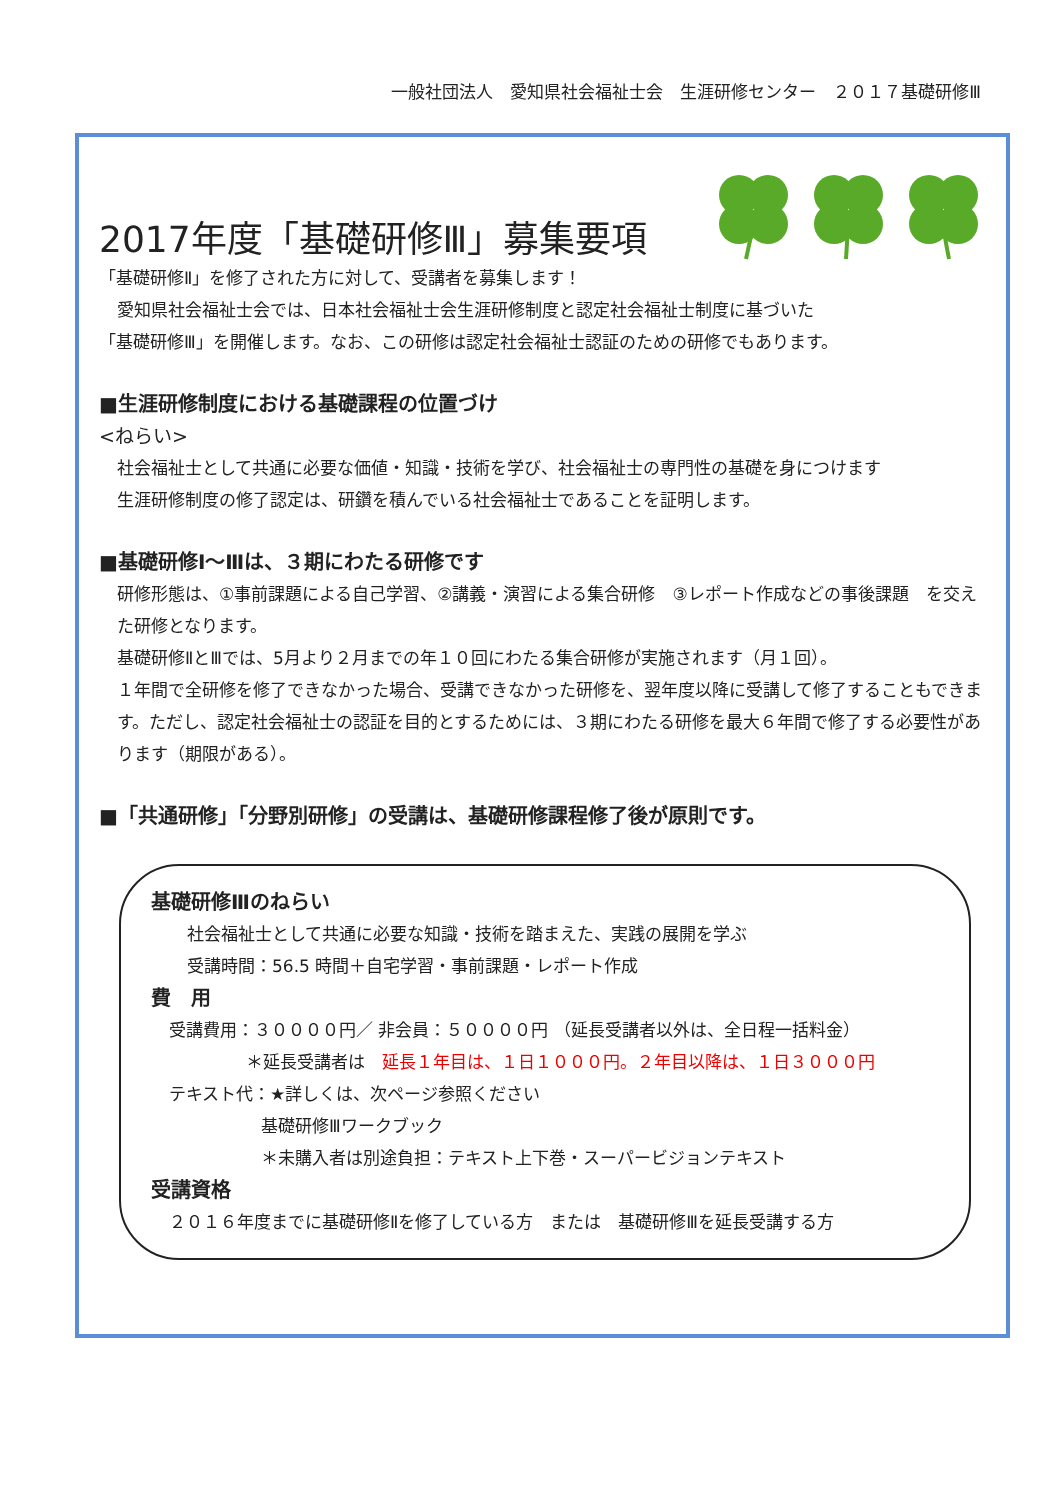一般社団法人　愛知県社会福祉士会　生涯研修センター　２０１７基礎研修Ⅲ
2017年度「基礎研修Ⅲ」募集要項
「基礎研修Ⅱ」を修了された方に対して、受講者を募集します！
愛知県社会福祉士会では、日本社会福祉士会生涯研修制度と認定社会福祉士制度に基づいた
「基礎研修Ⅲ」を開催します。なお、この研修は認定社会福祉士認証のための研修でもあります。
■生涯研修制度における基礎課程の位置づけ
<ねらい>
社会福祉士として共通に必要な価値・知識・技術を学び、社会福祉士の専門性の基礎を身につけます
生涯研修制度の修了認定は、研鑽を積んでいる社会福祉士であることを証明します。
■基礎研修Ⅰ～Ⅲは、３期にわたる研修です
研修形態は、①事前課題による自己学習、②講義・演習による集合研修　③レポート作成などの事後課題　を交えた研修となります。
基礎研修ⅡとⅢでは、5月より２月までの年１０回にわたる集合研修が実施されます（月１回）。
１年間で全研修を修了できなかった場合、受講できなかった研修を、翌年度以降に受講して修了することもできます。ただし、認定社会福祉士の認証を目的とするためには、３期にわたる研修を最大６年間で修了する必要性があります（期限がある）。
■「共通研修」「分野別研修」の受講は、基礎研修課程修了後が原則です。
基礎研修Ⅲのねらい
社会福祉士として共通に必要な知識・技術を踏まえた、実践の展開を学ぶ
受講時間：56.5 時間＋自宅学習・事前課題・レポート作成
費　用
受講費用：３００００円／ 非会員：５００００円 （延長受講者以外は、全日程一括料金）
＊延長受講者は　延長１年目は、１日１０００円。２年目以降は、１日３０００円
テキスト代：★詳しくは、次ページ参照ください
基礎研修Ⅲワークブック
＊未購入者は別途負担：テキスト上下巻・スーパービジョンテキスト
受講資格
２０１６年度までに基礎研修Ⅱを修了している方　または　基礎研修Ⅲを延長受講する方